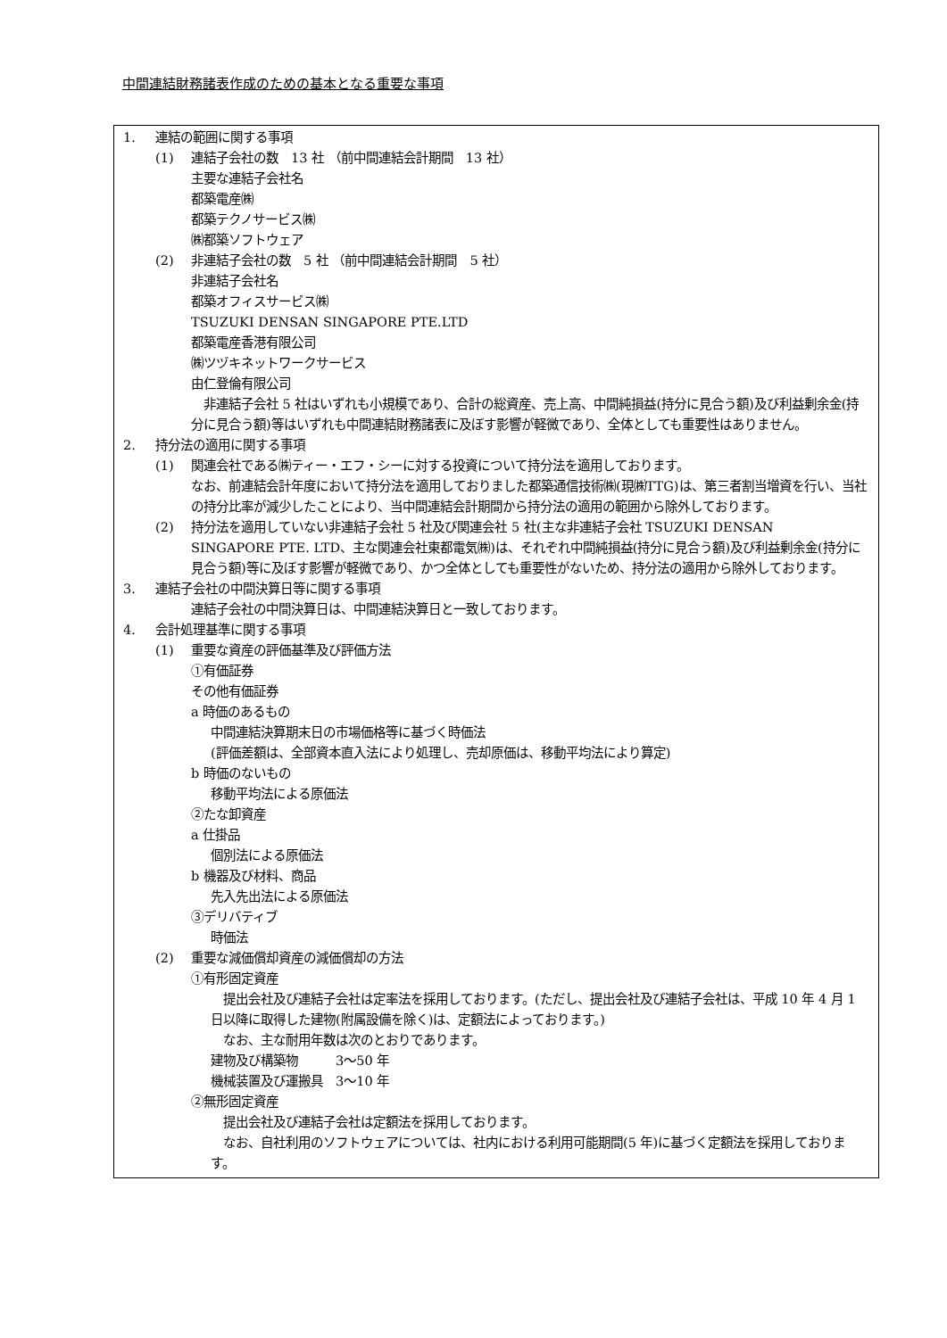中間連結財務諸表作成のための基本となる重要な事項
1. 連結の範囲に関する事項
(1) 連結子会社の数　13 社 （前中間連結会計期間　13 社）
主要な連結子会社名
都築電産㈱
都築テクノサービス㈱
㈱都築ソフトウェア
(2) 非連結子会社の数　5 社 （前中間連結会計期間　5 社）
非連結子会社名
都築オフィスサービス㈱
TSUZUKI DENSAN SINGAPORE PTE.LTD
都築電産香港有限公司
㈱ツヅキネットワークサービス
由仁登倫有限公司
　非連結子会社 5 社はいずれも小規模であり、合計の総資産、売上高、中間純損益(持分に見合う額)及び利益剰余金(持分に見合う額)等はいずれも中間連結財務諸表に及ぼす影響が軽微であり、全体としても重要性はありません。
2. 持分法の適用に関する事項
(1) 関連会社である㈱ティー・エフ・シーに対する投資について持分法を適用しております。
なお、前連結会計年度において持分法を適用しておりました都築通信技術㈱(現㈱TTG)は、第三者割当増資を行い、当社の持分比率が減少したことにより、当中間連結会計期間から持分法の適用の範囲から除外しております。
(2) 持分法を適用していない非連結子会社 5 社及び関連会社 5 社(主な非連結子会社 TSUZUKI DENSAN
SINGAPORE PTE. LTD、主な関連会社東都電気㈱)は、それぞれ中間純損益(持分に見合う額)及び利益剰余金(持分に見合う額)等に及ぼす影響が軽微であり、かつ全体としても重要性がないため、持分法の適用から除外しております。
3. 連結子会社の中間決算日等に関する事項
連結子会社の中間決算日は、中間連結決算日と一致しております。
4. 会計処理基準に関する事項
(1) 重要な資産の評価基準及び評価方法
①有価証券
その他有価証券
a 時価のあるもの
中間連結決算期末日の市場価格等に基づく時価法
(評価差額は、全部資本直入法により処理し、売却原価は、移動平均法により算定)
b 時価のないもの
移動平均法による原価法
②たな卸資産
a 仕掛品
個別法による原価法
b 機器及び材料、商品
先入先出法による原価法
③デリバティブ
時価法
(2) 重要な減価償却資産の減価償却の方法
①有形固定資産
　提出会社及び連結子会社は定率法を採用しております。(ただし、提出会社及び連結子会社は、平成 10 年 4 月 1 日以降に取得した建物(附属設備を除く)は、定額法によっております。)
　なお、主な耐用年数は次のとおりであります。
建物及び構築物　　　3～50 年
機械装置及び運搬具　3～10 年
②無形固定資産
　提出会社及び連結子会社は定額法を採用しております。
　なお、自社利用のソフトウェアについては、社内における利用可能期間(5 年)に基づく定額法を採用しております。